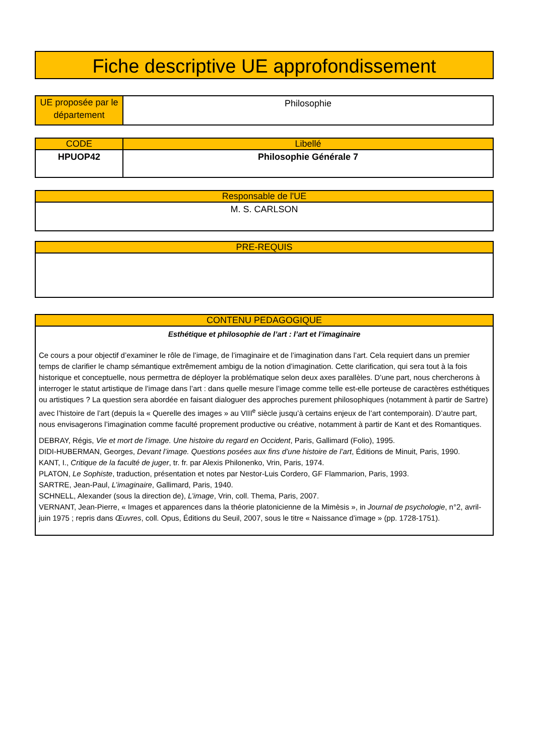Fiche descriptive UE approfondissement
| UE proposée par le département | Philosophie |
| CODE | Libellé |
| --- | --- |
| HPUOP42 | Philosophie Générale 7 |
| Responsable de l'UE |
| --- |
| M. S. CARLSON |
| PRE-REQUIS |
| --- |
| CONTENU PEDAGOGIQUE |
| --- |
| Esthétique et philosophie de l’art : l’art et l’imaginaire Ce cours a pour objectif d’examiner le rôle de l’image, de l’imaginaire et de l’imagination dans l’art. Cela requiert dans un premier temps de clarifier le champ sémantique extrêmement ambigu de la notion d’imagination. Cette clarification, qui sera tout à la fois historique et conceptuelle, nous permettra de déployer la problématique selon deux axes parallèles. D’une part, nous chercherons à interroger le statut artistique de l’image dans l’art : dans quelle mesure l’image comme telle est-elle porteuse de caractères esthétiques ou artistiques ? La question sera abordée en faisant dialoguer des approches purement philosophiques (notamment à partir de Sartre) avec l’histoire de l’art (depuis la « Querelle des images » au VIII<sup>e</sup> siècle jusqu’à certains enjeux de l’art contemporain). D’autre part, nous envisagerons l’imagination comme faculté proprement productive ou créative, notamment à partir de Kant et des Romantiques. DEBRAY, Régis, Vie et mort de l’image. Une histoire du regard en Occident , Paris, Gallimard (Folio), 1995. DIDI-HUBERMAN, Georges, Devant l’image. Questions posées aux fins d’une histoire de l’art , Éditions de Minuit, Paris, 1990. KANT, I., Critique de la faculté de juger , tr. fr. par Alexis Philonenko, Vrin, Paris, 1974. PLATON, Le Sophiste , traduction, présentation et notes par Nestor-Luis Cordero, GF Flammarion, Paris, 1993. SARTRE, Jean-Paul, L’imaginaire , Gallimard, Paris, 1940. SCHNELL, Alexander (sous la direction de), L’image , Vrin, coll. Thema, Paris, 2007. VERNANT, Jean-Pierre, « Images et apparences dans la théorie platonicienne de la Mimèsis », in Journal de psychologie , n°2, avril-juin 1975 ; repris dans Œuvres , coll. Opus, Éditions du Seuil, 2007, sous le titre « Naissance d’image » (pp. 1728-1751). |